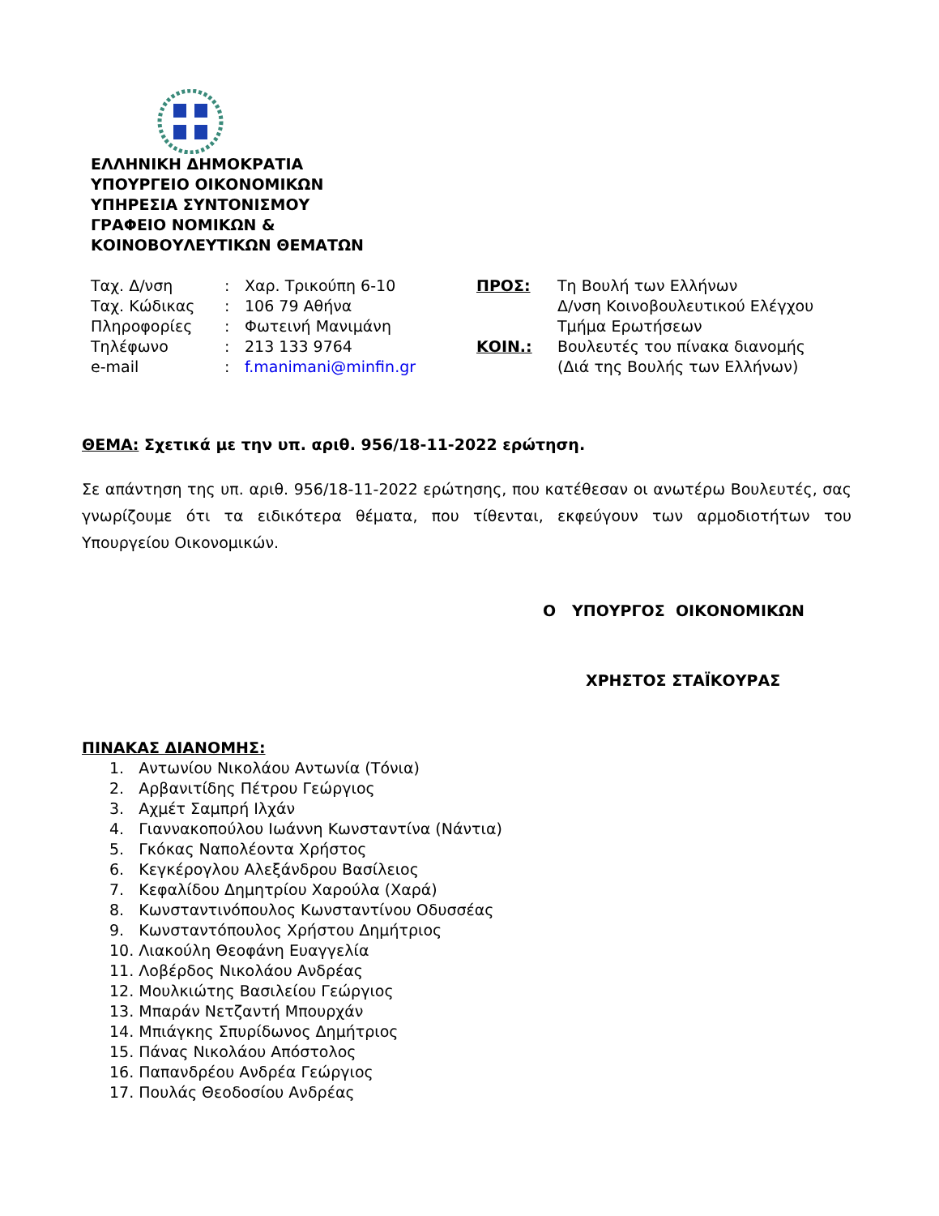ΕΛΛΗΝΙΚΗ ΔΗΜΟΚΡΑΤΙΑ
ΥΠΟΥΡΓΕΙΟ ΟΙΚΟΝΟΜΙΚΩΝ
ΥΠΗΡΕΣΙΑ ΣΥΝΤΟΝΙΣΜΟΥ
ΓΡΑΦΕΙΟ ΝΟΜΙΚΩΝ &
ΚΟΙΝΟΒΟΥΛΕΥΤΙΚΩΝ ΘΕΜΑΤΩΝ
| Ταχ. Δ/νση | : | Χαρ. Τρικούπη 6-10 |
| Ταχ. Κώδικας | : | 106 79 Αθήνα |
| Πληροφορίες | : | Φωτεινή Μανιμάνη |
| Τηλέφωνο | : | 213 133 9764 |
| e-mail | : | f.manimani@minfin.gr |
| ΠΡΟΣ: | Τη Βουλή των Ελλήνων Δ/νση Κοινοβουλευτικού Ελέγχου Τμήμα Ερωτήσεων |
| ΚΟΙΝ.: | Βουλευτές του πίνακα διανομής (Διά της Βουλής των Ελλήνων) |
ΘΕΜΑ: Σχετικά με την υπ. αριθ. 956/18-11-2022 ερώτηση.
Σε απάντηση της υπ. αριθ. 956/18-11-2022 ερώτησης, που κατέθεσαν οι ανωτέρω Βουλευτές, σας γνωρίζουμε ότι τα ειδικότερα θέματα, που τίθενται, εκφεύγουν των αρμοδιοτήτων του Υπουργείου Οικονομικών.
Ο ΥΠΟΥΡΓΟΣ ΟΙΚΟΝΟΜΙΚΩΝ
ΧΡΗΣΤΟΣ ΣΤΑΪΚΟΥΡΑΣ
ΠΙΝΑΚΑΣ ΔΙΑΝΟΜΗΣ:
1. Αντωνίου Νικολάου Αντωνία (Τόνια)
2. Αρβανιτίδης Πέτρου Γεώργιος
3. Αχμέτ Σαμπρή Ιλχάν
4. Γιαννακοπούλου Ιωάννη Κωνσταντίνα (Νάντια)
5. Γκόκας Ναπολέοντα Χρήστος
6. Κεγκέρογλου Αλεξάνδρου Βασίλειος
7. Κεφαλίδου Δημητρίου Χαρούλα (Χαρά)
8. Κωνσταντινόπουλος Κωνσταντίνου Οδυσσέας
9. Κωνσταντόπουλος Χρήστου Δημήτριος
10. Λιακούλη Θεοφάνη Ευαγγελία
11. Λοβέρδος Νικολάου Ανδρέας
12. Μουλκιώτης Βασιλείου Γεώργιος
13. Μπαράν Νετζαντή Μπουρχάν
14. Μπιάγκης Σπυρίδωνος Δημήτριος
15. Πάνας Νικολάου Απόστολος
16. Παπανδρέου Ανδρέα Γεώργιος
17. Πουλάς Θεοδοσίου Ανδρέας